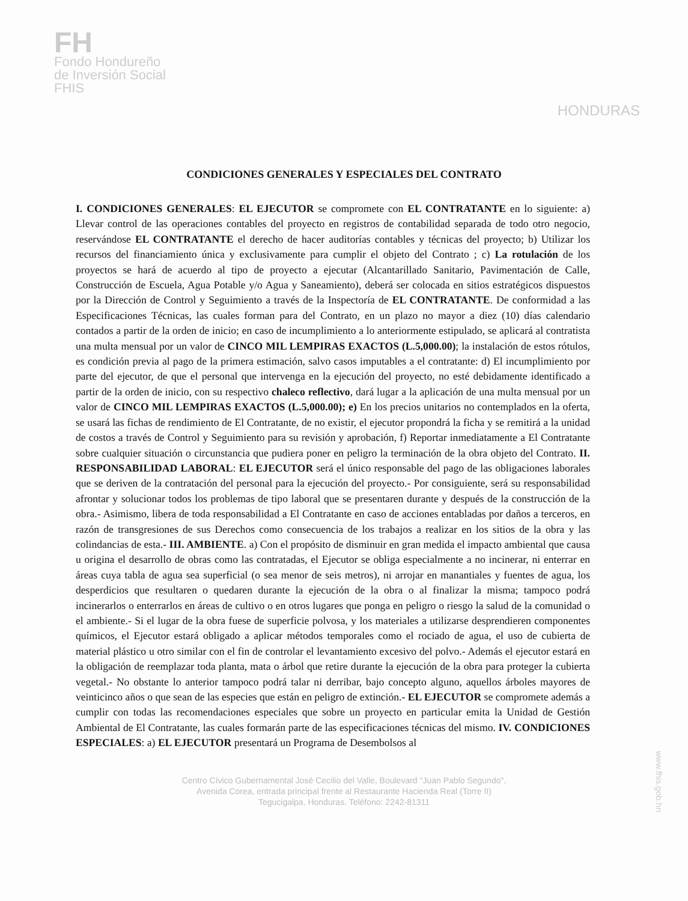FH
Fondo Hondureño
de Inversión Social
FHIS
HONDURAS
CONDICIONES GENERALES Y ESPECIALES DEL CONTRATO
I. CONDICIONES GENERALES: EL EJECUTOR se compromete con EL CONTRATANTE en lo siguiente: a) Llevar control de las operaciones contables del proyecto en registros de contabilidad separada de todo otro negocio, reservándose EL CONTRATANTE el derecho de hacer auditorías contables y técnicas del proyecto; b) Utilizar los recursos del financiamiento única y exclusivamente para cumplir el objeto del Contrato ; c) La rotulación de los proyectos se hará de acuerdo al tipo de proyecto a ejecutar (Alcantarillado Sanitario, Pavimentación de Calle, Construcción de Escuela, Agua Potable y/o Agua y Saneamiento), deberá ser colocada en sitios estratégicos dispuestos por la Dirección de Control y Seguimiento a través de la Inspectoría de EL CONTRATANTE. De conformidad a las Especificaciones Técnicas, las cuales forman para del Contrato, en un plazo no mayor a diez (10) días calendario contados a partir de la orden de inicio; en caso de incumplimiento a lo anteriormente estipulado, se aplicará al contratista una multa mensual por un valor de CINCO MIL LEMPIRAS EXACTOS (L.5,000.00); la instalación de estos rótulos, es condición previa al pago de la primera estimación, salvo casos imputables a el contratante: d) El incumplimiento por parte del ejecutor, de que el personal que intervenga en la ejecución del proyecto, no esté debidamente identificado a partir de la orden de inicio, con su respectivo chaleco reflectivo, dará lugar a la aplicación de una multa mensual por un valor de CINCO MIL LEMPIRAS EXACTOS (L.5,000.00); e) En los precios unitarios no contemplados en la oferta, se usará las fichas de rendimiento de El Contratante, de no existir, el ejecutor propondrá la ficha y se remitirá a la unidad de costos a través de Control y Seguimiento para su revisión y aprobación, f) Reportar inmediatamente a El Contratante sobre cualquier situación o circunstancia que pudiera poner en peligro la terminación de la obra objeto del Contrato. II. RESPONSABILIDAD LABORAL: EL EJECUTOR será el único responsable del pago de las obligaciones laborales que se deriven de la contratación del personal para la ejecución del proyecto.- Por consiguiente, será su responsabilidad afrontar y solucionar todos los problemas de tipo laboral que se presentaren durante y después de la construcción de la obra.- Asimismo, libera de toda responsabilidad a El Contratante en caso de acciones entabladas por daños a terceros, en razón de transgresiones de sus Derechos como consecuencia de los trabajos a realizar en los sitios de la obra y las colindancias de esta.- III. AMBIENTE. a) Con el propósito de disminuir en gran medida el impacto ambiental que causa u origina el desarrollo de obras como las contratadas, el Ejecutor se obliga especialmente a no incinerar, ni enterrar en áreas cuya tabla de agua sea superficial (o sea menor de seis metros), ni arrojar en manantiales y fuentes de agua, los desperdicios que resultaren o quedaren durante la ejecución de la obra o al finalizar la misma; tampoco podrá incinerarlos o enterrarlos en áreas de cultivo o en otros lugares que ponga en peligro o riesgo la salud de la comunidad o el ambiente.- Si el lugar de la obra fuese de superficie polvosa, y los materiales a utilizarse desprendieren componentes químicos, el Ejecutor estará obligado a aplicar métodos temporales como el rociado de agua, el uso de cubierta de material plástico u otro similar con el fin de controlar el levantamiento excesivo del polvo.- Además el ejecutor estará en la obligación de reemplazar toda planta, mata o árbol que retire durante la ejecución de la obra para proteger la cubierta vegetal.- No obstante lo anterior tampoco podrá talar ni derribar, bajo concepto alguno, aquellos árboles mayores de veinticinco años o que sean de las especies que están en peligro de extinción.- EL EJECUTOR se compromete además a cumplir con todas las recomendaciones especiales que sobre un proyecto en particular emita la Unidad de Gestión Ambiental de El Contratante, las cuales formarán parte de las especificaciones técnicas del mismo. IV. CONDICIONES ESPECIALES: a) EL EJECUTOR presentará un Programa de Desembolsos al
Centro Cívico Gubernamental José Cecilio del Valle, Boulevard "Juan Pablo Segundo",
Avenida Corea, entrada principal frente al Restaurante Hacienda Real (Torre II)
Tegucigalpa, Honduras. Teléfono: 2242-81311
www.fhis.gob.hn